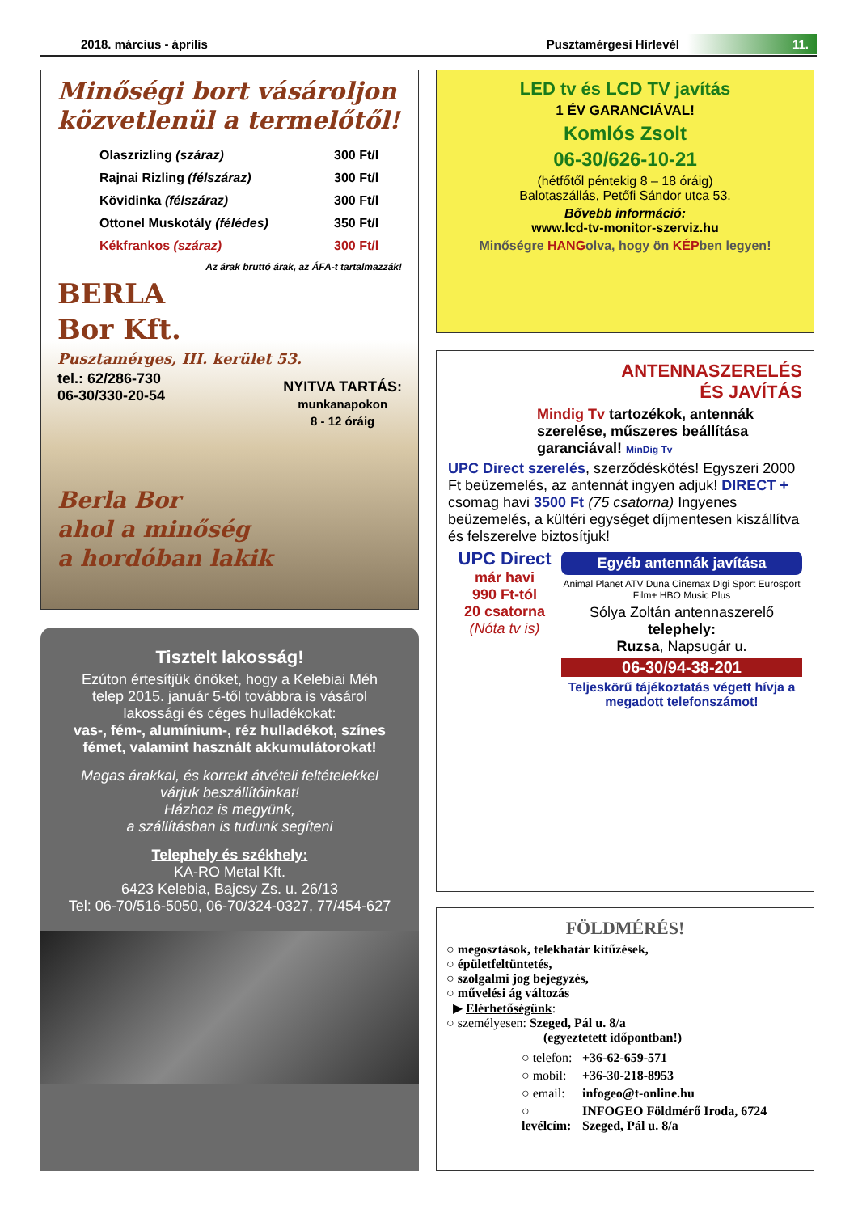2018. március - április Pusztamérgesi Hírlevél 11.
Minőségi bort vásároljon közvetlenül a termelőtől!
| Olaszrizling (száraz) | 300 Ft/l |
| Rajnai Rizling (félszáraz) | 300 Ft/l |
| Kövidinka (félszáraz) | 300 Ft/l |
| Ottonel Muskotály (félédes) | 350 Ft/l |
| Kékfrankos (száraz) | 300 Ft/l |
Az árak bruttó árak, az ÁFA-t tartalmazzák!
BERLA
Bor Kft.
Pusztamérges, III. kerület 53.
tel.: 62/286-730
06-30/330-20-54
NYITVA TARTÁS:
munkanapokon
8 - 12 óráig
Berla Bor
ahol a minőség
a hordóban lakik
Tisztelt lakosság!
Ezúton értesítjük önöket, hogy a Kelebiai Méh telep 2015. január 5-től továbbra is vásárol
lakossági és céges hulladékokat:
vas-, fém-, alumínium-, réz hulladékot, színes fémet, valamint használt akkumulátorokat!
Magas árakkal, és korrekt átvételi feltételekkel várjuk beszállítóinkat!
Házhoz is megyünk,
a szállításban is tudunk segíteni
Telephely és székhely:
KA-RO Metal Kft.
6423 Kelebia, Bajcsy Zs. u. 26/13
Tel: 06-70/516-5050, 06-70/324-0327, 77/454-627
LED tv és LCD TV javítás
1 ÉV GARANCIÁVAL!
Komlós Zsolt
06-30/626-10-21
(hétfőtől péntekig 8 – 18 óráig)
Balotaszállás, Petőfi Sándor utca 53.
Bővebb információ:
www.lcd-tv-monitor-szerviz.hu
Minőségre HANGolva, hogy ön KÉPben legyen!
ANTENNASZERELÉS
ÉS JAVÍTÁS
Mindig Tv tartozékok, antennák szerelése, műszeres beállítása garanciával! MinDig Tv
UPC Direct szerelés, szerződéskötés! Egyszeri 2000 Ft beüzemelés, az antennát ingyen adjuk! DIRECT + csomag havi 3500 Ft (75 csatorna) Ingyenes beüzemelés, a kültéri egységet díjmentesen kiszállítva és felszerelve biztosítjuk!
UPC Direct
már havi
990 Ft-tól
20 csatorna
(Nóta tv is)
Egyéb antennák javítása
Animal Planet ATV Duna Cinemax Digi Sport Eurosport Film+ HBO Music Plus
Sólya Zoltán antennaszerelő
telephely:
Ruzsa, Napsugár u.
06-30/94-38-201
Teljeskörű tájékoztatás végett hívja a megadott telefonszámot!
FÖLDMÉRÉS!
○ megosztások, telekhatár kitűzések,
○ épületfeltüntetés,
○ szolgalmi jog bejegyzés,
○ művelési ág változás
▶ Elérhetőségünk:
○ személyesen: Szeged, Pál u. 8/a
(egyeztetett időpontban!)
| ○ telefon: | +36-62-659-571 |
| ○ mobil: | +36-30-218-8953 |
| ○ email: | infogeo@t-online.hu |
| ○ levélcím: | INFOGEO Földmérő Iroda, 6724 Szeged, Pál u. 8/a |